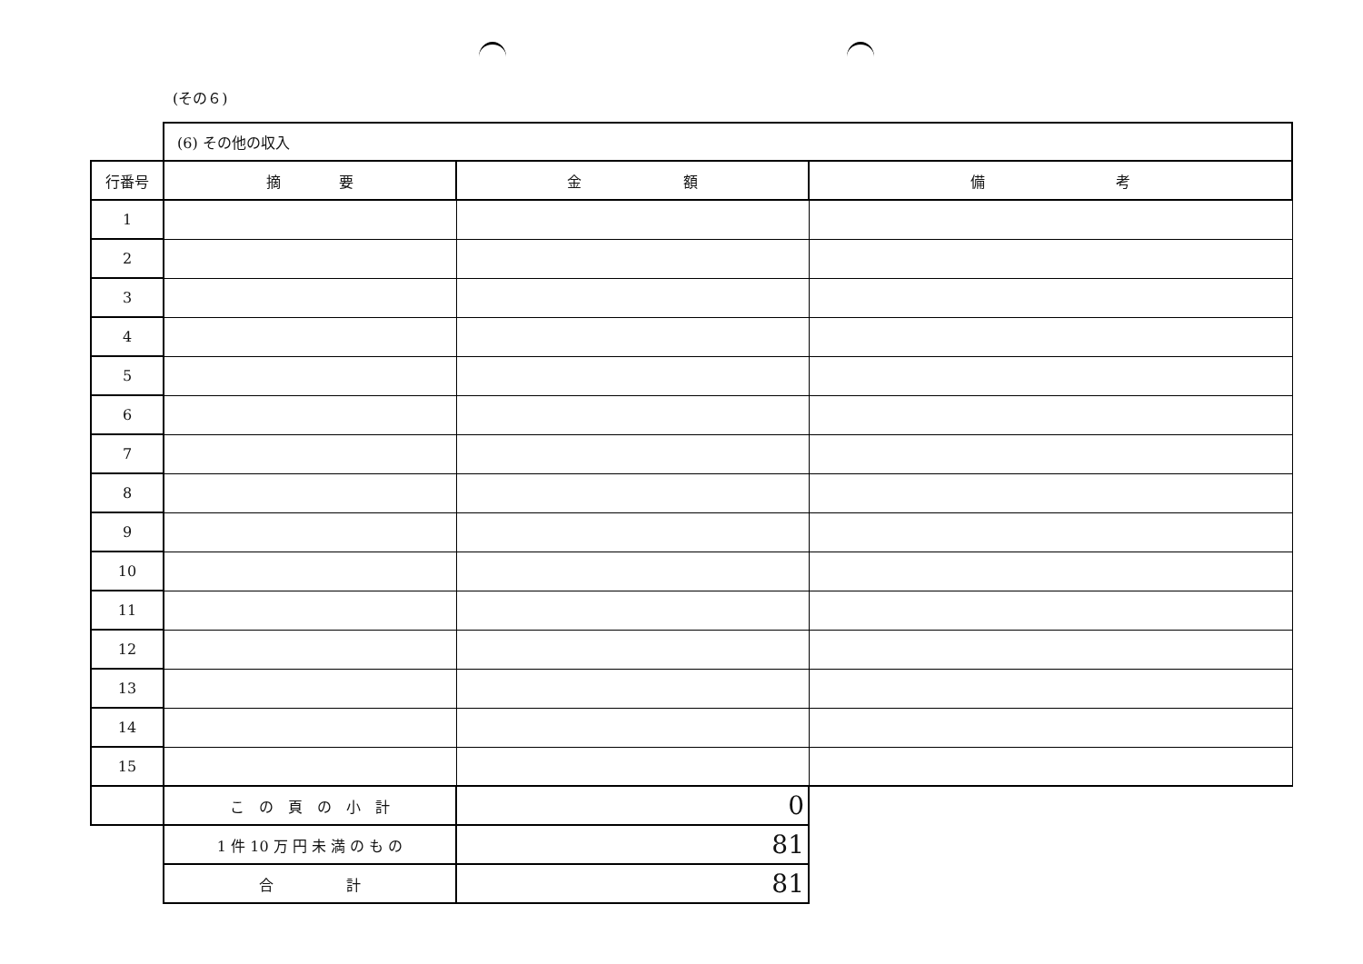(その６)
| | (6) その他の収入 | | |
| 行番号 | 摘 要 | 金 額 | 備 考 |
| 1 | | | |
| 2 | | | |
| 3 | | | |
| 4 | | | |
| 5 | | | |
| 6 | | | |
| 7 | | | |
| 8 | | | |
| 9 | | | |
| 10 | | | |
| 11 | | | |
| 12 | | | |
| 13 | | | |
| 14 | | | |
| 15 | | | |
| | こ の 頁 の 小 計 | 0 | |
| | 1 件 10 万 円 未 満 の も の | 81 | |
| | 合 計 | 81 | |